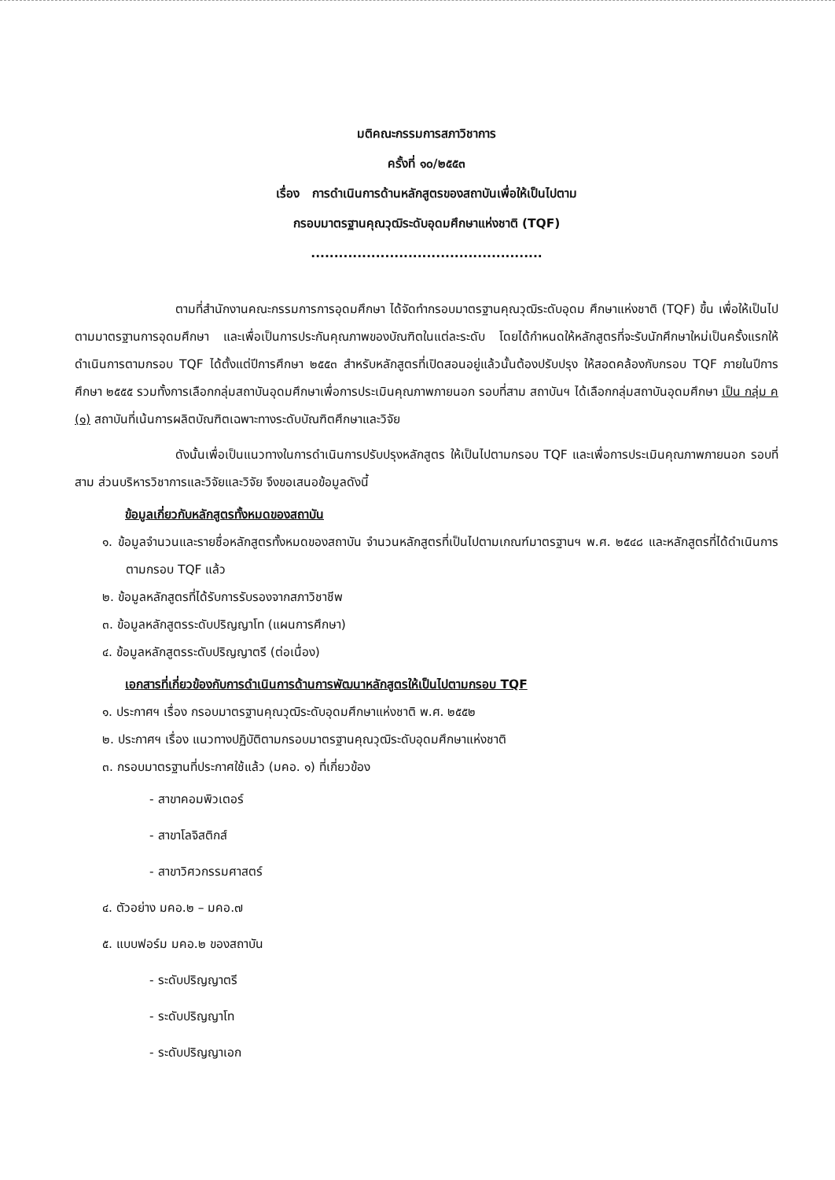มติคณะกรรมการสภาวิชาการ
ครั้งที่ ๑๐/๒๕๕๓
เรื่อง การดำเนินการด้านหลักสูตรของสถาบันเพื่อให้เป็นไปตาม
กรอบมาตรฐานคุณวุฒิระดับอุดมศึกษาแห่งชาติ (TQF)
..................................................
ตามที่สำนักงานคณะกรรมการการอุดมศึกษา ได้จัดทำกรอบมาตรฐานคุณวุฒิระดับอุดม ศึกษาแห่งชาติ (TQF) ขึ้น เพื่อให้เป็นไปตามมาตรฐานการอุดมศึกษา และเพื่อเป็นการประกันคุณภาพของบัณฑิตในแต่ละระดับ โดยได้กำหนดให้หลักสูตรที่จะรับนักศึกษาใหม่เป็นครั้งแรกให้ดำเนินการตามกรอบ TQF ได้ตั้งแต่ปีการศึกษา ๒๕๕๓ สำหรับหลักสูตรที่เปิดสอนอยู่แล้วนั้นต้องปรับปรุง ให้สอดคล้องกับกรอบ TQF ภายในปีการศึกษา ๒๕๕๕ รวมทั้งการเลือกกลุ่มสถาบันอุดมศึกษาเพื่อการประเมินคุณภาพภายนอก รอบที่สาม สถาบันฯ ได้เลือกกลุ่มสถาบันอุดมศึกษา เป็น กลุ่ม ค (๑) สถาบันที่เน้นการผลิตบัณฑิตเฉพาะทางระดับบัณฑิตศึกษาและวิจัย
ดังนั้นเพื่อเป็นแนวทางในการดำเนินการปรับปรุงหลักสูตร ให้เป็นไปตามกรอบ TQF และเพื่อการประเมินคุณภาพภายนอก รอบที่สาม ส่วนบริหารวิชาการและวิจัยและวิจัย จึงขอเสนอข้อมูลดังนี้
ข้อมูลเกี่ยวกับหลักสูตรทั้งหมดของสถาบัน
๑. ข้อมูลจำนวนและรายชื่อหลักสูตรทั้งหมดของสถาบัน จำนวนหลักสูตรที่เป็นไปตามเกณฑ์มาตรฐานฯ พ.ศ. ๒๕๔๘ และหลักสูตรที่ได้ดำเนินการตามกรอบ TQF แล้ว
๒. ข้อมูลหลักสูตรที่ได้รับการรับรองจากสภาวิชาชีพ
๓. ข้อมูลหลักสูตรระดับปริญญาโท (แผนการศึกษา)
๔. ข้อมูลหลักสูตรระดับปริญญาตรี (ต่อเนื่อง)
เอกสารที่เกี่ยวข้องกับการดำเนินการด้านการพัฒนาหลักสูตรให้เป็นไปตามกรอบ TQF
๑. ประกาศฯ เรื่อง กรอบมาตรฐานคุณวุฒิระดับอุดมศึกษาแห่งชาติ พ.ศ. ๒๕๕๒
๒. ประกาศฯ เรื่อง แนวทางปฏิบัติตามกรอบมาตรฐานคุณวุฒิระดับอุดมศึกษาแห่งชาติ
๓. กรอบมาตรฐานที่ประกาศใช้แล้ว (มคอ. ๑) ที่เกี่ยวข้อง
- สาขาคอมพิวเตอร์
- สาขาโลจิสติกส์
- สาขาวิศวกรรมศาสตร์
๔. ตัวอย่าง มคอ.๒ – มคอ.๗
๕. แบบฟอร์ม มคอ.๒ ของสถาบัน
- ระดับปริญญาตรี
- ระดับปริญญาโท
- ระดับปริญญาเอก